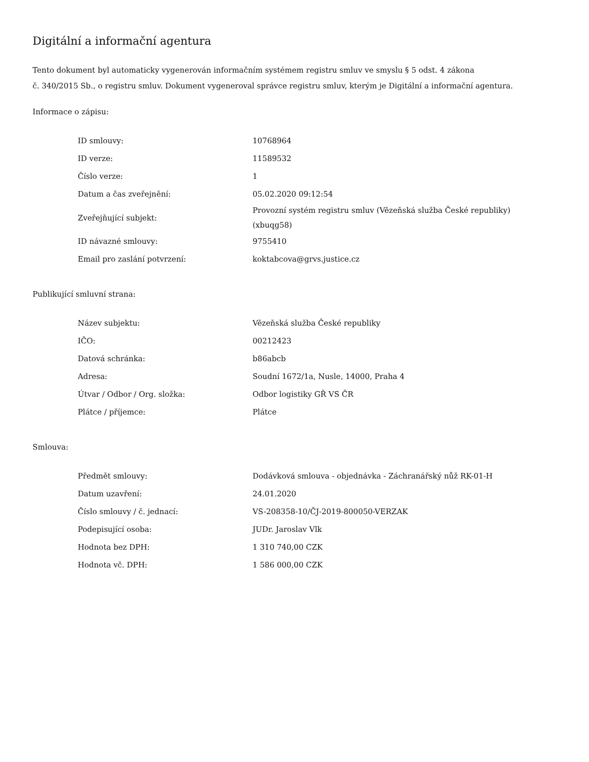Digitální a informační agentura
Tento dokument byl automaticky vygenerován informačním systémem registru smluv ve smyslu § 5 odst. 4 zákona
č. 340/2015 Sb., o registru smluv. Dokument vygeneroval správce registru smluv, kterým je Digitální a informační agentura.
Informace o zápisu:
| ID smlouvy: | 10768964 |
| ID verze: | 11589532 |
| Číslo verze: | 1 |
| Datum a čas zveřejnění: | 05.02.2020 09:12:54 |
| Zveřejňující subjekt: | Provozní systém registru smluv (Vězeňská služba České republiky) (xbuqg58) |
| ID návazné smlouvy: | 9755410 |
| Email pro zaslání potvrzení: | koktabcova@grvs.justice.cz |
Publikující smluvní strana:
| Název subjektu: | Vězeňská služba České republiky |
| IČO: | 00212423 |
| Datová schránka: | b86abcb |
| Adresa: | Soudní 1672/1a, Nusle, 14000, Praha 4 |
| Útvar / Odbor / Org. složka: | Odbor logistiky GŘ VS ČR |
| Plátce / příjemce: | Plátce |
Smlouva:
| Předmět smlouvy: | Dodávková smlouva - objednávka - Záchranářský nůž RK-01-H |
| Datum uzavření: | 24.01.2020 |
| Číslo smlouvy / č. jednací: | VS-208358-10/ČJ-2019-800050-VERZAK |
| Podepisující osoba: | JUDr. Jaroslav Vlk |
| Hodnota bez DPH: | 1 310 740,00 CZK |
| Hodnota vč. DPH: | 1 586 000,00 CZK |